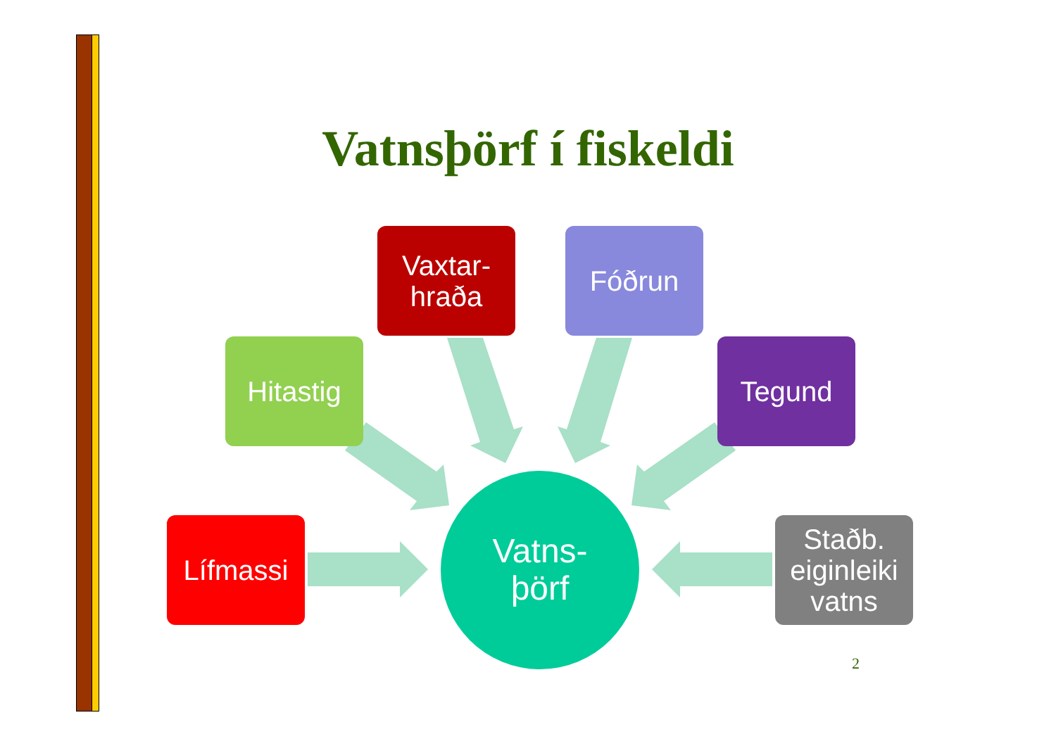Vatnsþörf í fiskeldi
Vaxtar-
hraða
Fóðrun
Hitastig Tegund
Lífmassi
Vatns-
þörf
Staðb.
eiginleiki
vatns
2